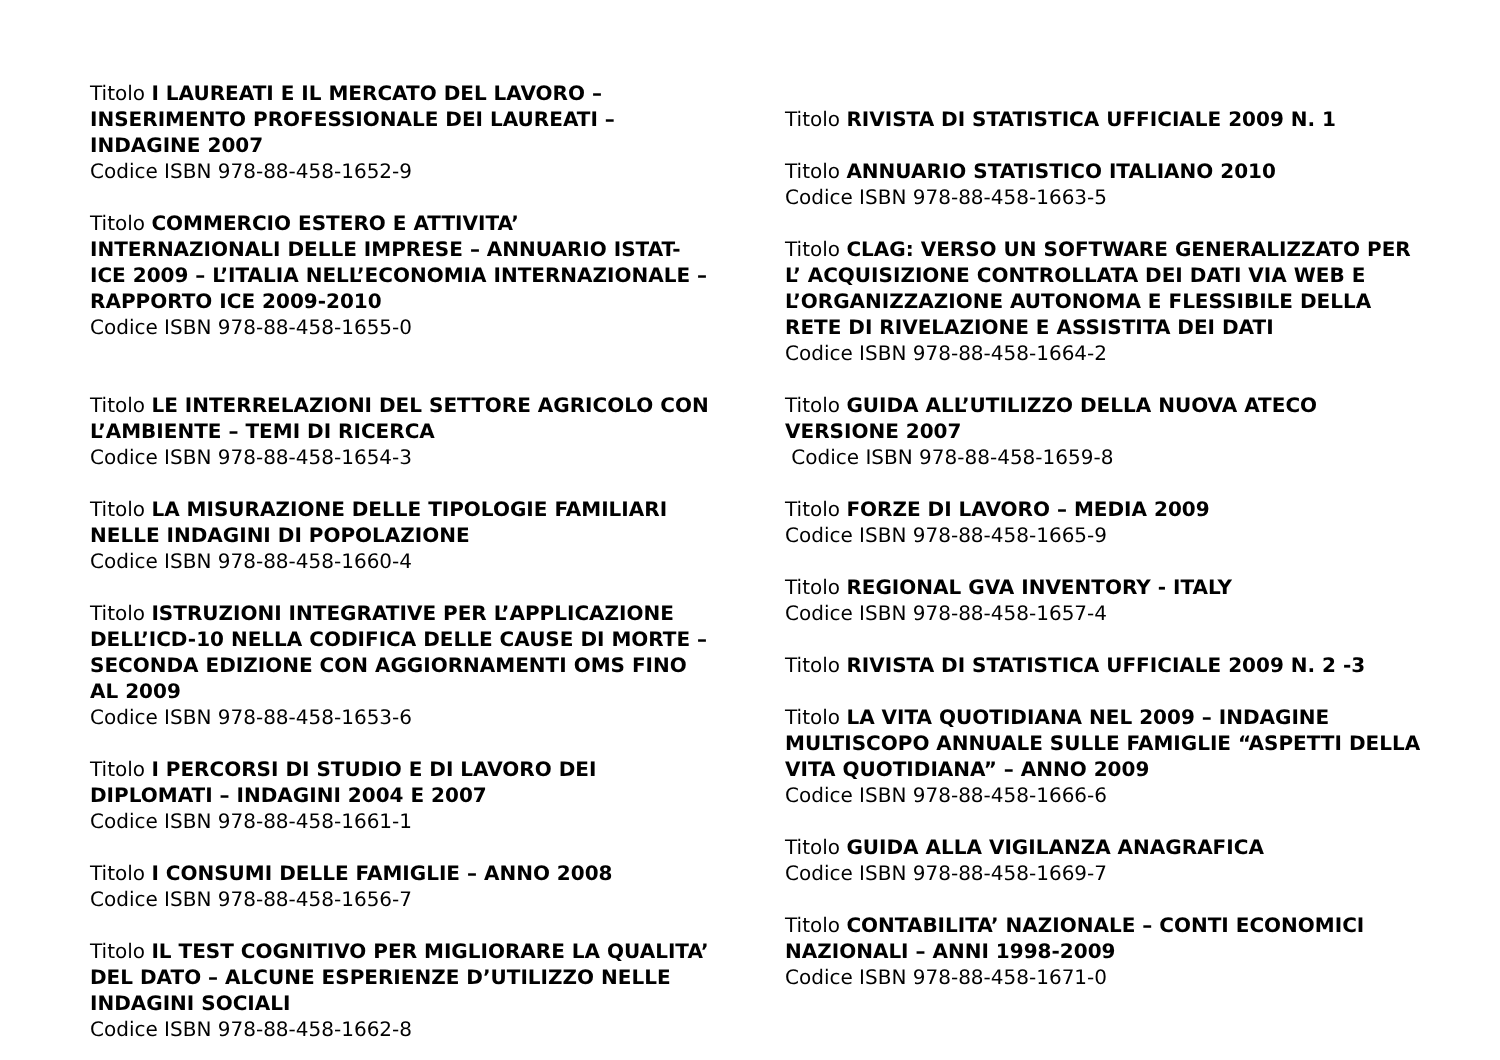Titolo I LAUREATI E IL MERCATO DEL LAVORO – INSERIMENTO PROFESSIONALE DEI LAUREATI – INDAGINE 2007
Codice ISBN 978-88-458-1652-9
Titolo COMMERCIO ESTERO E ATTIVITA’ INTERNAZIONALI DELLE IMPRESE – ANNUARIO ISTAT-ICE 2009 – L’ITALIA NELL’ECONOMIA INTERNAZIONALE – RAPPORTO ICE 2009-2010
Codice ISBN 978-88-458-1655-0
Titolo LE INTERRELAZIONI DEL SETTORE AGRICOLO CON L’AMBIENTE – TEMI DI RICERCA
Codice ISBN 978-88-458-1654-3
Titolo LA MISURAZIONE DELLE TIPOLOGIE FAMILIARI NELLE INDAGINI DI POPOLAZIONE
Codice ISBN 978-88-458-1660-4
Titolo ISTRUZIONI INTEGRATIVE PER L’APPLICAZIONE DELL’ICD-10 NELLA CODIFICA DELLE CAUSE DI MORTE – SECONDA EDIZIONE CON AGGIORNAMENTI OMS FINO AL 2009
Codice ISBN 978-88-458-1653-6
Titolo I PERCORSI DI STUDIO E DI LAVORO DEI DIPLOMATI – INDAGINI 2004 E 2007
Codice ISBN 978-88-458-1661-1
Titolo I CONSUMI DELLE FAMIGLIE – ANNO 2008
Codice ISBN 978-88-458-1656-7
Titolo IL TEST COGNITIVO PER MIGLIORARE LA QUALITA’ DEL DATO – ALCUNE ESPERIENZE D’UTILIZZO NELLE INDAGINI SOCIALI
Codice ISBN 978-88-458-1662-8
Titolo RIVISTA DI STATISTICA UFFICIALE 2009 N. 1
Titolo ANNUARIO STATISTICO ITALIANO 2010
Codice ISBN 978-88-458-1663-5
Titolo CLAG: VERSO UN SOFTWARE GENERALIZZATO PER L’ ACQUISIZIONE CONTROLLATA DEI DATI VIA WEB E L’ORGANIZZAZIONE AUTONOMA E FLESSIBILE DELLA RETE DI RIVELAZIONE E ASSISTITA DEI DATI
Codice ISBN 978-88-458-1664-2
Titolo GUIDA ALL’UTILIZZO DELLA NUOVA ATECO VERSIONE 2007
Codice ISBN 978-88-458-1659-8
Titolo FORZE DI LAVORO – MEDIA 2009
Codice ISBN 978-88-458-1665-9
Titolo REGIONAL GVA INVENTORY - ITALY
Codice ISBN 978-88-458-1657-4
Titolo RIVISTA DI STATISTICA UFFICIALE 2009 N. 2 -3
Titolo LA VITA QUOTIDIANA NEL 2009 – INDAGINE MULTISCOPO ANNUALE SULLE FAMIGLIE “ASPETTI DELLA VITA QUOTIDIANA” – ANNO 2009
Codice ISBN 978-88-458-1666-6
Titolo GUIDA ALLA VIGILANZA ANAGRAFICA
Codice ISBN 978-88-458-1669-7
Titolo CONTABILITA’ NAZIONALE – CONTI ECONOMICI NAZIONALI – ANNI 1998-2009
Codice ISBN 978-88-458-1671-0